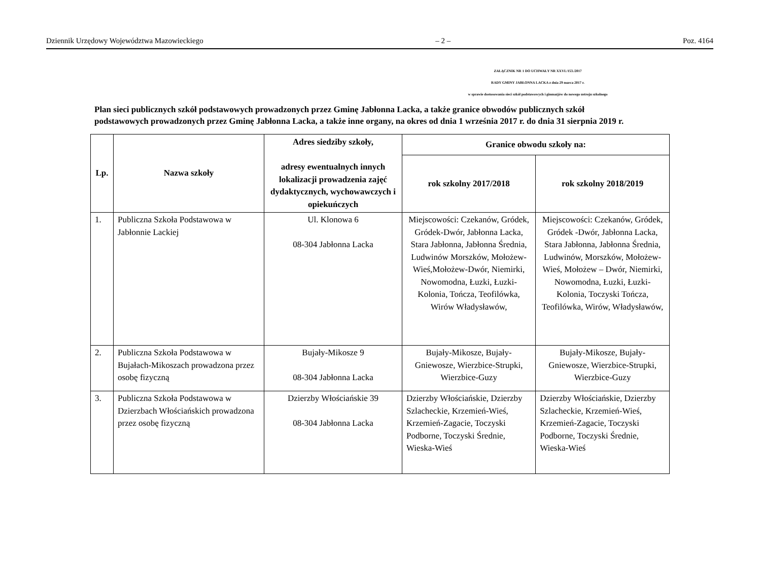Dziennik Urzędowy Województwa Mazowieckiego – 2 – Poz. 4164
ZAŁĄCZNIK NR 1 DO UCHWAŁY NR XXVI./153./2017
RADY GMINY JABŁONNA LACKA z dnia 29 marca 2017 r.
w sprawie dostosowania sieci szkół podstawowych i gimnazjów do nowego ustroju szkolnego
Plan sieci publicznych szkół podstawowych prowadzonych przez Gminę Jabłonna Lacka, a także granice obwodów publicznych szkół podstawowych prowadzonych przez Gminę Jabłonna Lacka, a także inne organy, na okres od dnia 1 września 2017 r. do dnia 31 sierpnia 2019 r.
| Lp. | Nazwa szkoły | Adres siedziby szkoły, adresy ewentualnych innych lokalizacji prowadzenia zajęć dydaktycznych, wychowawczych i opiekuńczych | Granice obwodu szkoły na: | |
| --- | --- | --- | --- | --- |
| | | | rok szkolny 2017/2018 | rok szkolny 2018/2019 |
| 1. | Publiczna Szkoła Podstawowa w Jabłonnie Lackiej | Ul. Klonowa 6 08-304 Jabłonna Lacka | Miejscowości: Czekanów, Gródek, Gródek-Dwór, Jabłonna Lacka, Stara Jabłonna, Jabłonna Średnia, Ludwinów Morszków, Mołożew-Wieś,Mołożew-Dwór, Niemirki, Nowomodna, Łuzki, Łuzki-Kolonia, Tończa, Teofilówka, Wirów Władysławów, | Miejscowości: Czekanów, Gródek, Gródek -Dwór, Jabłonna Lacka, Stara Jabłonna, Jabłonna Średnia, Ludwinów, Morszków, Mołożew-Wieś, Mołożew – Dwór, Niemirki, Nowomodna, Łuzki, Łuzki-Kolonia, Toczyski Tończa, Teofilówka, Wirów, Władysławów, |
| 2. | Publiczna Szkoła Podstawowa w Bujałach-Mikoszach prowadzona przez osobę fizyczną | Bujały-Mikosze 9 08-304 Jabłonna Lacka | Bujały-Mikosze, Bujały-Gniewosze, Wierzbice-Strupki, Wierzbice-Guzy | Bujały-Mikosze, Bujały-Gniewosze, Wierzbice-Strupki, Wierzbice-Guzy |
| 3. | Publiczna Szkoła Podstawowa w Dzierzbach Włościańskich prowadzona przez osobę fizyczną | Dzierzby Włościańskie 39 08-304 Jabłonna Lacka | Dzierzby Włościańskie, Dzierzby Szlacheckie, Krzemień-Wieś, Krzemień-Zagacie, Toczyski Podborne, Toczyski Średnie, Wieska-Wieś | Dzierzby Włościańskie, Dzierzby Szlacheckie, Krzemień-Wieś, Krzemień-Zagacie, Toczyski Podborne, Toczyski Średnie, Wieska-Wieś |